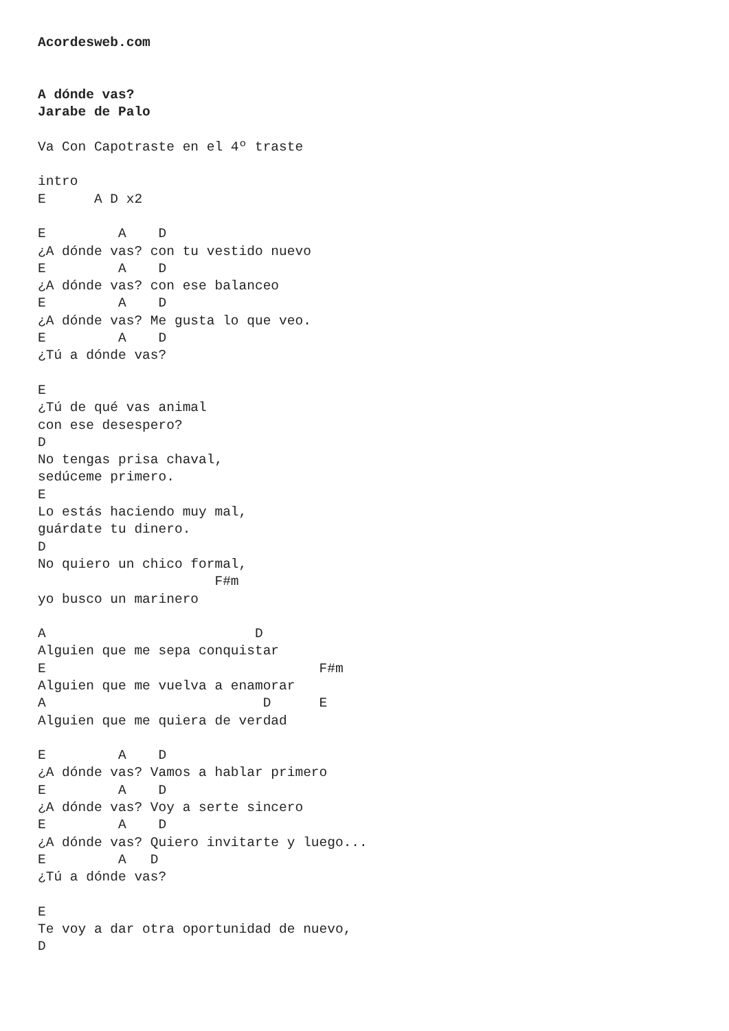Acordesweb.com


A dónde vas?
Jarabe de Palo

Va Con Capotraste en el 4º traste

intro
E      A D x2

E         A    D
¿A dónde vas? con tu vestido nuevo
E         A    D
¿A dónde vas? con ese balanceo
E         A    D
¿A dónde vas? Me gusta lo que veo.
E         A    D
¿Tú a dónde vas?

E
¿Tú de qué vas animal
con ese desespero?
D
No tengas prisa chaval,
sedúceme primero.
E
Lo estás haciendo muy mal,
guárdate tu dinero.
D
No quiero un chico formal,
                      F#m
yo busco un marinero

A                          D
Alguien que me sepa conquistar
E                                  F#m
Alguien que me vuelva a enamorar
A                           D      E
Alguien que me quiera de verdad

E         A    D
¿A dónde vas? Vamos a hablar primero
E         A    D
¿A dónde vas? Voy a serte sincero
E         A    D
¿A dónde vas? Quiero invitarte y luego...
E         A   D
¿Tú a dónde vas?

E
Te voy a dar otra oportunidad de nuevo,
D